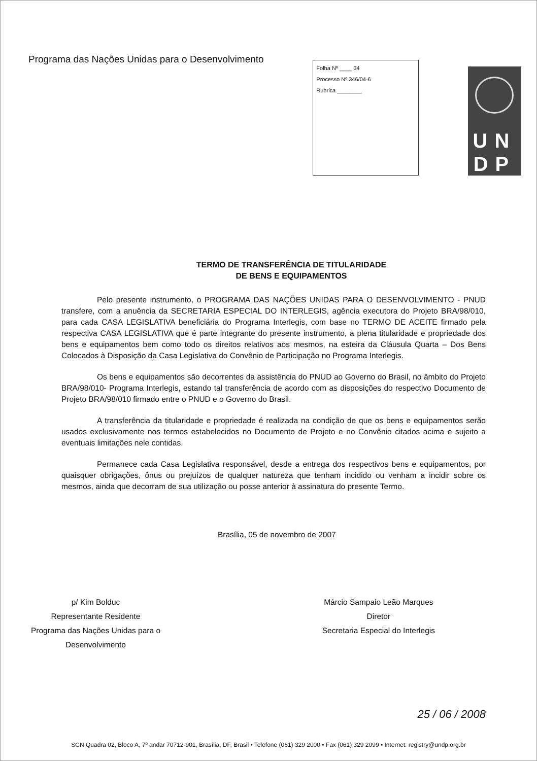Programa das Nações Unidas para o Desenvolvimento
Folha Nº ____ 34
Processo Nº 346/04-6
Rubrica ________
UN
DP
TERMO DE TRANSFERÊNCIA DE TITULARIDADE
DE BENS E EQUIPAMENTOS
Pelo presente instrumento, o PROGRAMA DAS NAÇÕES UNIDAS PARA O DESENVOLVIMENTO - PNUD transfere, com a anuência da SECRETARIA ESPECIAL DO INTERLEGIS, agência executora do Projeto BRA/98/010, para cada CASA LEGISLATIVA beneficiária do Programa Interlegis, com base no TERMO DE ACEITE firmado pela respectiva CASA LEGISLATIVA que é parte integrante do presente instrumento, a plena titularidade e propriedade dos bens e equipamentos bem como todo os direitos relativos aos mesmos, na esteira da Cláusula Quarta – Dos Bens Colocados à Disposição da Casa Legislativa do Convênio de Participação no Programa Interlegis.
Os bens e equipamentos são decorrentes da assistência do PNUD ao Governo do Brasil, no âmbito do Projeto BRA/98/010- Programa Interlegis, estando tal transferência de acordo com as disposições do respectivo Documento de Projeto BRA/98/010 firmado entre o PNUD e o Governo do Brasil.
A transferência da titularidade e propriedade é realizada na condição de que os bens e equipamentos serão usados exclusivamente nos termos estabelecidos no Documento de Projeto e no Convênio citados acima e sujeito a eventuais limitações nele contidas.
Permanece cada Casa Legislativa responsável, desde a entrega dos respectivos bens e equipamentos, por quaisquer obrigações, ônus ou prejuízos de qualquer natureza que tenham incidido ou venham a incidir sobre os mesmos, ainda que decorram de sua utilização ou posse anterior à assinatura do presente Termo.
Brasília, 05 de novembro de 2007
p/ Kim Bolduc
Representante Residente
Programa das Nações Unidas para o
Desenvolvimento
Márcio Sampaio Leão Marques
Diretor
Secretaria Especial do Interlegis
25 / 06 / 2008
SCN Quadra 02, Bloco A, 7º andar 70712-901, Brasília, DF, Brasil • Telefone (061) 329 2000 • Fax (061) 329 2099 • Internet: registry@undp.org.br